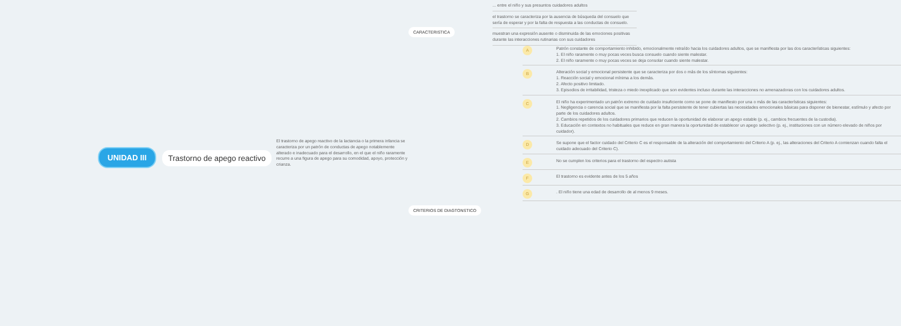UNIDAD III
Trastorno de apego reactivo
El trastorno de apego reactivo de la lactancia o la primera infancia se caracteriza por un patrón de conductas de apego notablemente alterado e inadecuado para el desarrollo, en el que el niño raramente recurre a una figura de apego para su comodidad, apoyo, protección y crianza.
CARACTERISTICA
CRITERIOS DE DIAGTONSTICO
... entre el niño y sus presuntos cuidadores adultos
el trastorno se caracteriza por la ausencia de búsqueda del consuelo que sería de esperar y por la falta de respuesta a las conductas de consuelo.
muestran una expresión ausente o disminuida de las emociones positivas durante las interacciones rutinarias con sus cuidadores
A
Patrón constante de comportamiento inhibido, emocionalmente retraído hacia los cuidadores adultos, que se manifiesta por las dos características siguientes:
1. El niño raramente o muy pocas veces busca consuelo cuando siente malestar.
2. El niño raramente o muy pocas veces se deja consolar cuando siente malestar.
B
Alteración social y emocional persistente que se caracteriza por dos o más de los síntomas siguientes:
1. Reacción social y emocional mínima a los demás.
2. Afecto positivo limitado.
3. Episodios de irritabilidad, tristeza o miedo inexplicado que son evidentes incluso durante las interacciones no amenazadoras con los cuidadores adultos.
C
El niño ha experimentado un patrón extremo de cuidado insuficiente como se pone de manifiesto por una o más de las características siguientes:
1. Negligencia o carencia social que se manifiesta por la falta persistente de tener cubiertas las necesidades emocionales básicas para disponer de bienestar, estímulo y afecto por parte de los cuidadores adultos.
2. Cambios repetidos de los cuidadores primarios que reducen la oportunidad de elaborar un apego estable (p. ej., cambios frecuentes de la custodia).
3. Educación en contextos no habituales que reduce en gran manera la oportunidad de establecer un apego selectivo (p. ej., instituciones con un número elevado de niños por cuidador).
D
Se supone que el factor cuidado del Criterio C es el responsable de la alteración del comportamiento del Criterio A (p. ej., las alteraciones del Criterio A comienzan cuando falta el cuidado adecuado del Criterio C).
E
No se cumplen los criterios para el trastorno del espectro autista
F
El trastorno es evidente antes de los 5 años
G
. El niño tiene una edad de desarrollo de al menos 9 meses.